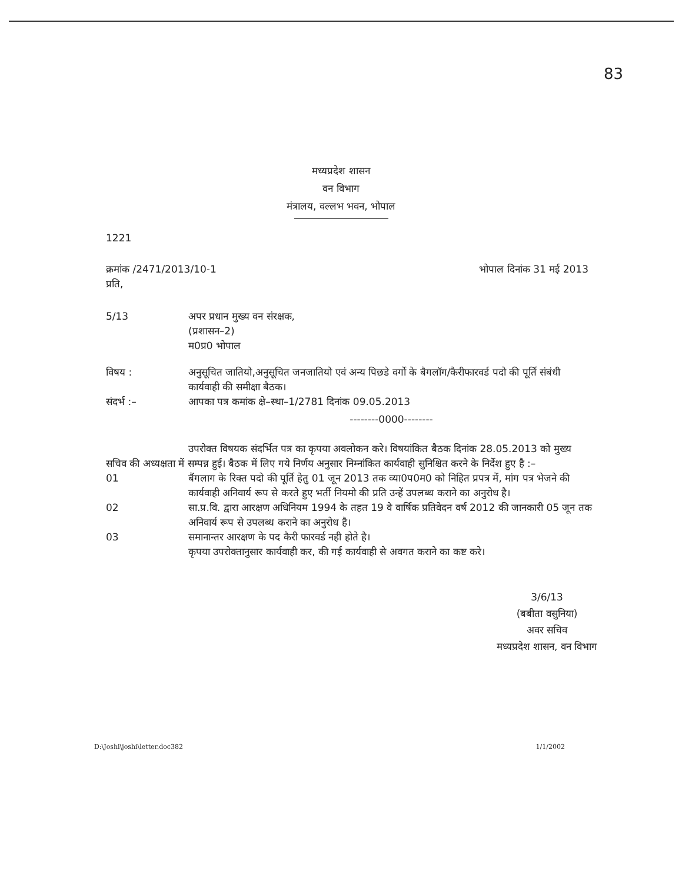83
मध्यप्रदेश शासन
वन विभाग
मंत्रालय, वल्लभ भवन, भोपाल
1221
क्रमांक /2471/2013/10-1 भोपाल दिनांक 31 मई 2013
प्रति,
5/13 अपर प्रधान मुख्य वन संरक्षक,
(प्रशासन–2)
म0प्र0 भोपाल
विषय : अनुसूचित जातियो,अनुसूचित जनजातियो एवं अन्य पिछडे वर्गो के बैगलॉग/कैरीफारवर्ड पदो की पूर्ति संबंधी कार्यवाही की समीक्षा बैठक।
संदर्भ :– आपका पत्र कमांक क्षे–स्था–1/2781 दिनांक 09.05.2013
--------0000--------
उपरोक्त विषयक संदर्भित पत्र का कृपया अवलोकन करे। विषयांकित बैठक दिनांक 28.05.2013 को मुख्य सचिव की अध्यक्षता में सम्पन्न हुई। बैठक में लिए गये निर्णय अनुसार निम्नांकित कार्यवाही सुनिश्चित करने के निर्देश हुए है :–
01 बैंगलाग के रिक्त पदो की पूर्ति हेतु 01 जून 2013 तक व्या0प0म0 को निहित प्रपत्र में, मांग पत्र भेजने की कार्यवाही अनिवार्य रूप से करते हुए भर्ती नियमो की प्रति उन्हें उपलब्ध कराने का अनुरोध है।
02 सा.प्र.वि. द्वारा आरक्षण अधिनियम 1994 के तहत 19 वे वार्षिक प्रतिवेदन वर्ष 2012 की जानकारी 05 जून तक अनिवार्य रूप से उपलब्ध कराने का अनुरोध है।
03 समानान्तर आरक्षण के पद कैरी फारवर्ड नही होते है।
कृपया उपरोक्तानुसार कार्यवाही कर, की गई कार्यवाही से अवगत कराने का कष्ट करे।
3/6/13
(बबीता वसुनिया)
अवर सचिव
मध्यप्रदेश शासन, वन विभाग
D:\Joshi\joshi\letter.doc382 1/1/2002